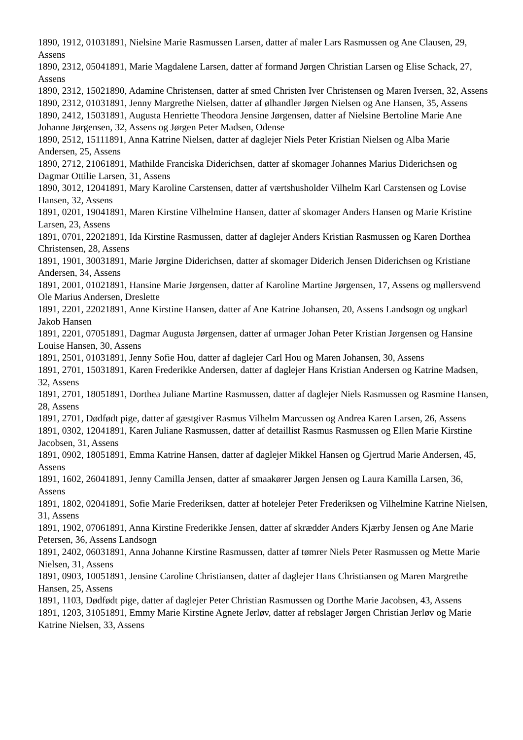1890, 1912, 01031891, Nielsine Marie Rasmussen Larsen, datter af maler Lars Rasmussen og Ane Clausen, 29, Assens
1890, 2312, 05041891, Marie Magdalene Larsen, datter af formand Jørgen Christian Larsen og Elise Schack, 27, Assens
1890, 2312, 15021890, Adamine Christensen, datter af smed Christen Iver Christensen og Maren Iversen, 32, Assens
1890, 2312, 01031891, Jenny Margrethe Nielsen, datter af ølhandler Jørgen Nielsen og Ane Hansen, 35, Assens
1890, 2412, 15031891, Augusta Henriette Theodora Jensine Jørgensen, datter af Nielsine Bertoline Marie Ane Johanne Jørgensen, 32, Assens og Jørgen Peter Madsen, Odense
1890, 2512, 15111891, Anna Katrine Nielsen, datter af daglejer Niels Peter Kristian Nielsen og Alba Marie Andersen, 25, Assens
1890, 2712, 21061891, Mathilde Franciska Diderichsen, datter af skomager Johannes Marius Diderichsen og Dagmar Ottilie Larsen, 31, Assens
1890, 3012, 12041891, Mary Karoline Carstensen, datter af værtshusholder Vilhelm Karl Carstensen og Lovise Hansen, 32, Assens
1891, 0201, 19041891, Maren Kirstine Vilhelmine Hansen, datter af skomager Anders Hansen og Marie Kristine Larsen, 23, Assens
1891, 0701, 22021891, Ida Kirstine Rasmussen, datter af daglejer Anders Kristian Rasmussen og Karen Dorthea Christensen, 28, Assens
1891, 1901, 30031891, Marie Jørgine Diderichsen, datter af skomager Diderich Jensen Diderichsen og Kristiane Andersen, 34, Assens
1891, 2001, 01021891, Hansine Marie Jørgensen, datter af Karoline Martine Jørgensen, 17, Assens og møllersvend Ole Marius Andersen, Dreslette
1891, 2201, 22021891, Anne Kirstine Hansen, datter af Ane Katrine Johansen, 20, Assens Landsogn og ungkarl Jakob Hansen
1891, 2201, 07051891, Dagmar Augusta Jørgensen, datter af urmager Johan Peter Kristian Jørgensen og Hansine Louise Hansen, 30, Assens
1891, 2501, 01031891, Jenny Sofie Hou, datter af daglejer Carl Hou og Maren Johansen, 30, Assens
1891, 2701, 15031891, Karen Frederikke Andersen, datter af daglejer Hans Kristian Andersen og Katrine Madsen, 32, Assens
1891, 2701, 18051891, Dorthea Juliane Martine Rasmussen, datter af daglejer Niels Rasmussen og Rasmine Hansen, 28, Assens
1891, 2701, Dødfødt pige, datter af gæstgiver Rasmus Vilhelm Marcussen og Andrea Karen Larsen, 26, Assens
1891, 0302, 12041891, Karen Juliane Rasmussen, datter af detaillist Rasmus Rasmussen og Ellen Marie Kirstine Jacobsen, 31, Assens
1891, 0902, 18051891, Emma Katrine Hansen, datter af daglejer Mikkel Hansen og Gjertrud Marie Andersen, 45, Assens
1891, 1602, 26041891, Jenny Camilla Jensen, datter af smaakører Jørgen Jensen og Laura Kamilla Larsen, 36, Assens
1891, 1802, 02041891, Sofie Marie Frederiksen, datter af hotelejer Peter Frederiksen og Vilhelmine Katrine Nielsen, 31, Assens
1891, 1902, 07061891, Anna Kirstine Frederikke Jensen, datter af skrædder Anders Kjærby Jensen og Ane Marie Petersen, 36, Assens Landsogn
1891, 2402, 06031891, Anna Johanne Kirstine Rasmussen, datter af tømrer Niels Peter Rasmussen og Mette Marie Nielsen, 31, Assens
1891, 0903, 10051891, Jensine Caroline Christiansen, datter af daglejer Hans Christiansen og Maren Margrethe Hansen, 25, Assens
1891, 1103, Dødfødt pige, datter af daglejer Peter Christian Rasmussen og Dorthe Marie Jacobsen, 43, Assens
1891, 1203, 31051891, Emmy Marie Kirstine Agnete Jerløv, datter af rebslager Jørgen Christian Jerløv og Marie Katrine Nielsen, 33, Assens